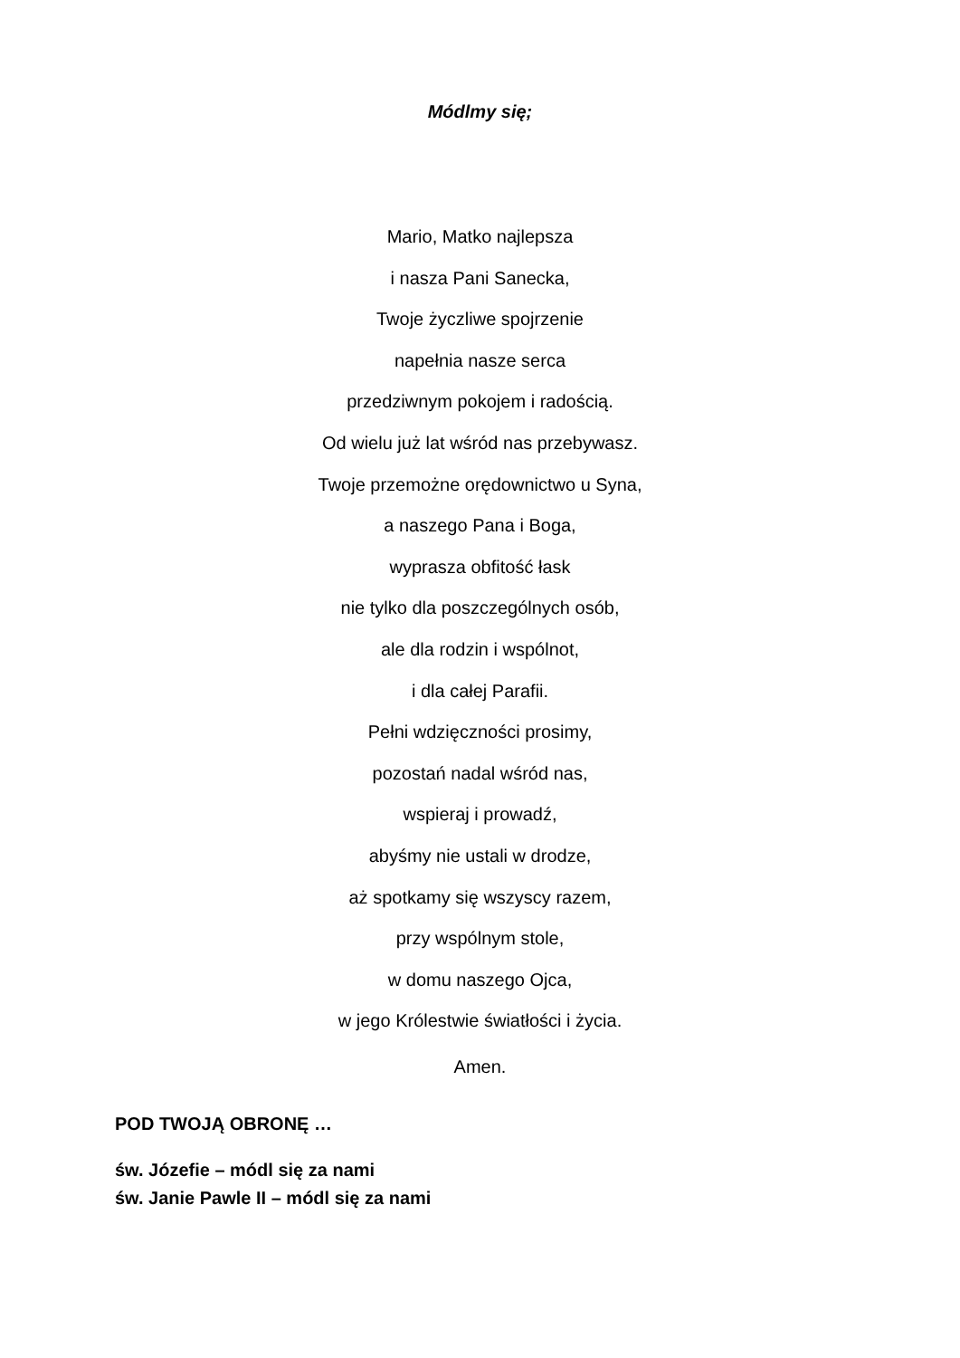Módlmy się;
Mario, Matko najlepsza
i nasza Pani Sanecka,
Twoje życzliwe spojrzenie
napełnia nasze serca
przedziwnym pokojem i radością.
Od wielu już lat wśród nas przebywasz.
Twoje przemożne orędownictwo u Syna,
a naszego Pana i Boga,
wyprasza obfitość łask
nie tylko dla poszczególnych osób,
ale dla rodzin i wspólnot,
i dla całej Parafii.
Pełni wdzięczności prosimy,
pozostań nadal wśród nas,
wspieraj i prowadź,
abyśmy nie ustali w drodze,
aż spotkamy się wszyscy razem,
przy wspólnym stole,
w domu naszego Ojca,
w jego Królestwie światłości i życia.
Amen.
POD TWOJĄ OBRONĘ …
św. Józefie – módl się za nami
św. Janie Pawle II – módl się za nami